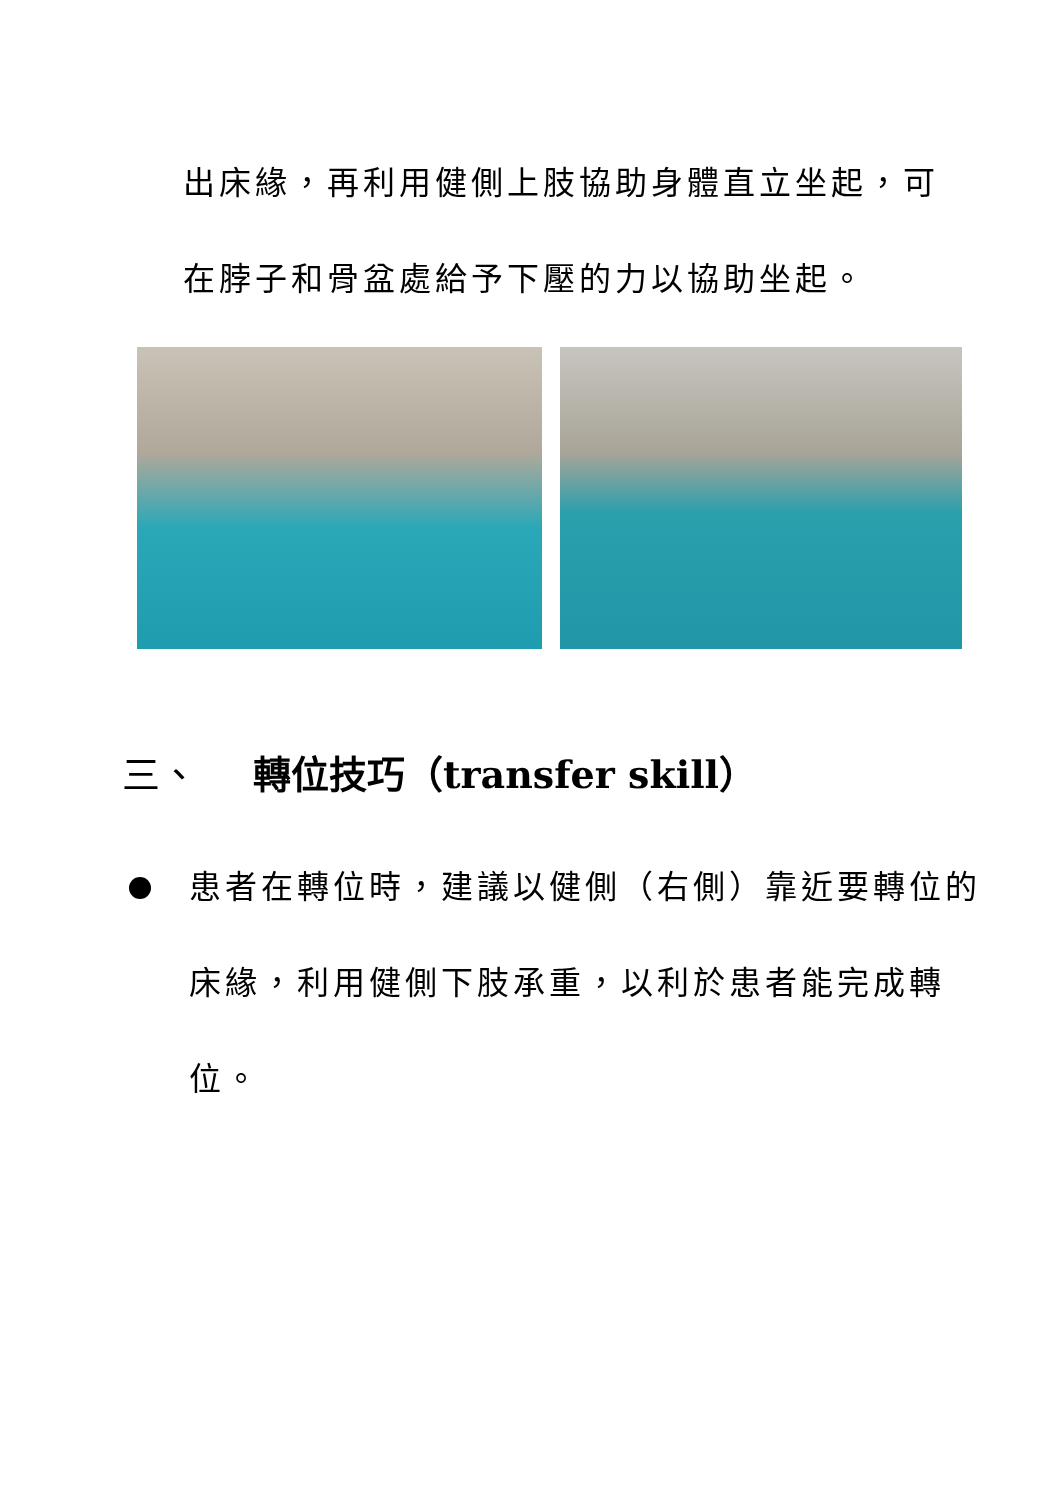出床緣，再利用健側上肢協助身體直立坐起，可
在脖子和骨盆處給予下壓的力以協助坐起。
三、 轉位技巧（transfer skill）
患者在轉位時，建議以健側（右側）靠近要轉位的床緣，利用健側下肢承重，以利於患者能完成轉位。